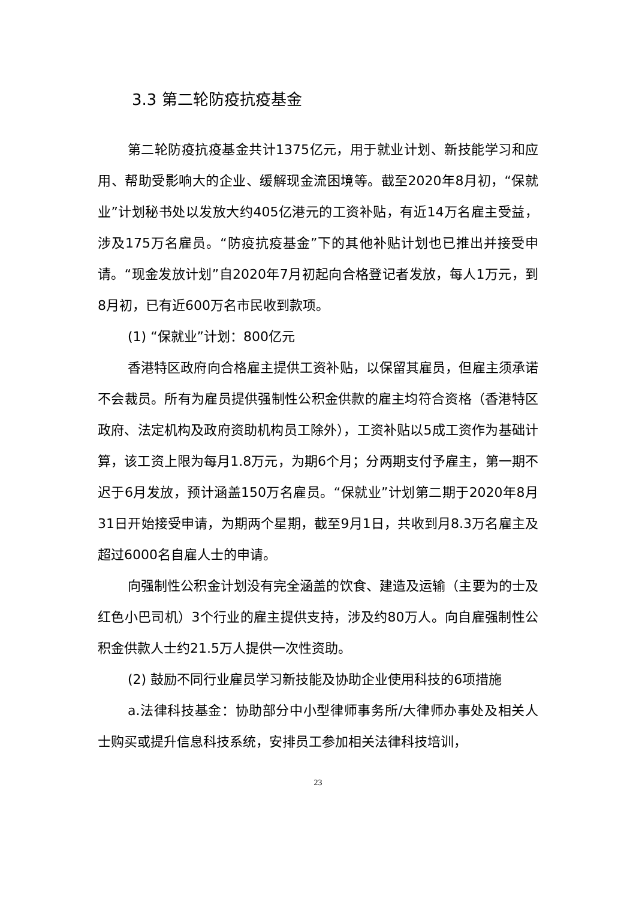3.3 第二轮防疫抗疫基金
第二轮防疫抗疫基金共计1375亿元，用于就业计划、新技能学习和应用、帮助受影响大的企业、缓解现金流困境等。截至2020年8月初，“保就业”计划秘书处以发放大约405亿港元的工资补贴，有近14万名雇主受益，涉及175万名雇员。“防疫抗疫基金”下的其他补贴计划也已推出并接受申请。“现金发放计划”自2020年7月初起向合格登记者发放，每人1万元，到8月初，已有近600万名市民收到款项。
(1) “保就业”计划：800亿元
香港特区政府向合格雇主提供工资补贴，以保留其雇员，但雇主须承诺不会裁员。所有为雇员提供强制性公积金供款的雇主均符合资格（香港特区政府、法定机构及政府资助机构员工除外），工资补贴以5成工资作为基础计算，该工资上限为每月1.8万元，为期6个月；分两期支付予雇主，第一期不迟于6月发放，预计涵盖150万名雇员。“保就业”计划第二期于2020年8月31日开始接受申请，为期两个星期，截至9月1日，共收到月8.3万名雇主及超过6000名自雇人士的申请。
向强制性公积金计划没有完全涵盖的饮食、建造及运输（主要为的士及红色小巴司机）3个行业的雇主提供支持，涉及约80万人。向自雇强制性公积金供款人士约21.5万人提供一次性资助。
(2) 鼓励不同行业雇员学习新技能及协助企业使用科技的6项措施
a.法律科技基金：协助部分中小型律师事务所/大律师办事处及相关人士购买或提升信息科技系统，安排员工参加相关法律科技培训，
23